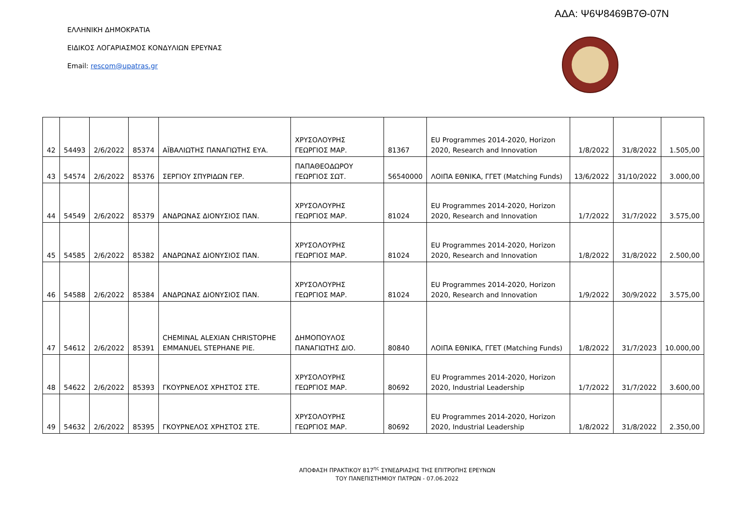ΑΔΑ: Ψ6Ψ8469Β7Θ-07Ν
ΕΛΛΗΝΙΚΗ ΔΗΜΟΚΡΑΤΙΑ
ΕΙΔΙΚΟΣ ΛΟΓΑΡΙΑΣΜΟΣ ΚΟΝΔΥΛΙΩΝ ΕΡΕΥΝΑΣ
Email: rescom@upatras.gr
| 42 | 54493 | 2/6/2022 | 85374 | ΑΪΒΑΛΙΩΤΗΣ ΠΑΝΑΓΙΩΤΗΣ ΕΥΑ. | ΧΡΥΣΟΛΟΥΡΗΣ ΓΕΩΡΓΙΟΣ ΜΑΡ. | 81367 | EU Programmes 2014-2020, Horizon 2020, Research and Innovation | 1/8/2022 | 31/8/2022 | 1.505,00 |
| 43 | 54574 | 2/6/2022 | 85376 | ΣΕΡΓΙΟΥ ΣΠΥΡΙΔΩΝ ΓΕΡ. | ΠΑΠΑΘΕΟΔΩΡΟΥ ΓΕΩΡΓΙΟΣ ΣΩΤ. | 56540000 | ΛΟΙΠΑ ΕΘΝΙΚΑ, ΓΓΕΤ (Matching Funds) | 13/6/2022 | 31/10/2022 | 3.000,00 |
| 44 | 54549 | 2/6/2022 | 85379 | ΑΝΔΡΩΝΑΣ ΔΙΟΝΥΣΙΟΣ ΠΑΝ. | ΧΡΥΣΟΛΟΥΡΗΣ ΓΕΩΡΓΙΟΣ ΜΑΡ. | 81024 | EU Programmes 2014-2020, Horizon 2020, Research and Innovation | 1/7/2022 | 31/7/2022 | 3.575,00 |
| 45 | 54585 | 2/6/2022 | 85382 | ΑΝΔΡΩΝΑΣ ΔΙΟΝΥΣΙΟΣ ΠΑΝ. | ΧΡΥΣΟΛΟΥΡΗΣ ΓΕΩΡΓΙΟΣ ΜΑΡ. | 81024 | EU Programmes 2014-2020, Horizon 2020, Research and Innovation | 1/8/2022 | 31/8/2022 | 2.500,00 |
| 46 | 54588 | 2/6/2022 | 85384 | ΑΝΔΡΩΝΑΣ ΔΙΟΝΥΣΙΟΣ ΠΑΝ. | ΧΡΥΣΟΛΟΥΡΗΣ ΓΕΩΡΓΙΟΣ ΜΑΡ. | 81024 | EU Programmes 2014-2020, Horizon 2020, Research and Innovation | 1/9/2022 | 30/9/2022 | 3.575,00 |
| 47 | 54612 | 2/6/2022 | 85391 | CHEMINAL ALEXIAN CHRISTOPHE EMMANUEL STEPHANE PIE. | ΔΗΜΟΠΟΥΛΟΣ ΠΑΝΑΓΙΩΤΗΣ ΔΙΟ. | 80840 | ΛΟΙΠΑ ΕΘΝΙΚΑ, ΓΓΕΤ (Matching Funds) | 1/8/2022 | 31/7/2023 | 10.000,00 |
| 48 | 54622 | 2/6/2022 | 85393 | ΓΚΟΥΡΝΕΛΟΣ ΧΡΗΣΤΟΣ ΣΤΕ. | ΧΡΥΣΟΛΟΥΡΗΣ ΓΕΩΡΓΙΟΣ ΜΑΡ. | 80692 | EU Programmes 2014-2020, Horizon 2020, Industrial Leadership | 1/7/2022 | 31/7/2022 | 3.600,00 |
| 49 | 54632 | 2/6/2022 | 85395 | ΓΚΟΥΡΝΕΛΟΣ ΧΡΗΣΤΟΣ ΣΤΕ. | ΧΡΥΣΟΛΟΥΡΗΣ ΓΕΩΡΓΙΟΣ ΜΑΡ. | 80692 | EU Programmes 2014-2020, Horizon 2020, Industrial Leadership | 1/8/2022 | 31/8/2022 | 2.350,00 |
ΑΠΟΦΑΣΗ ΠΡΑΚΤΙΚΟΥ 817<sup>ης</sup> ΣΥΝΕΔΡΙΑΣΗΣ ΤΗΣ ΕΠΙΤΡΟΠΗΣ ΕΡΕΥΝΩΝ
ΤΟΥ ΠΑΝΕΠΙΣΤΗΜΙΟΥ ΠΑΤΡΩΝ - 07.06.2022